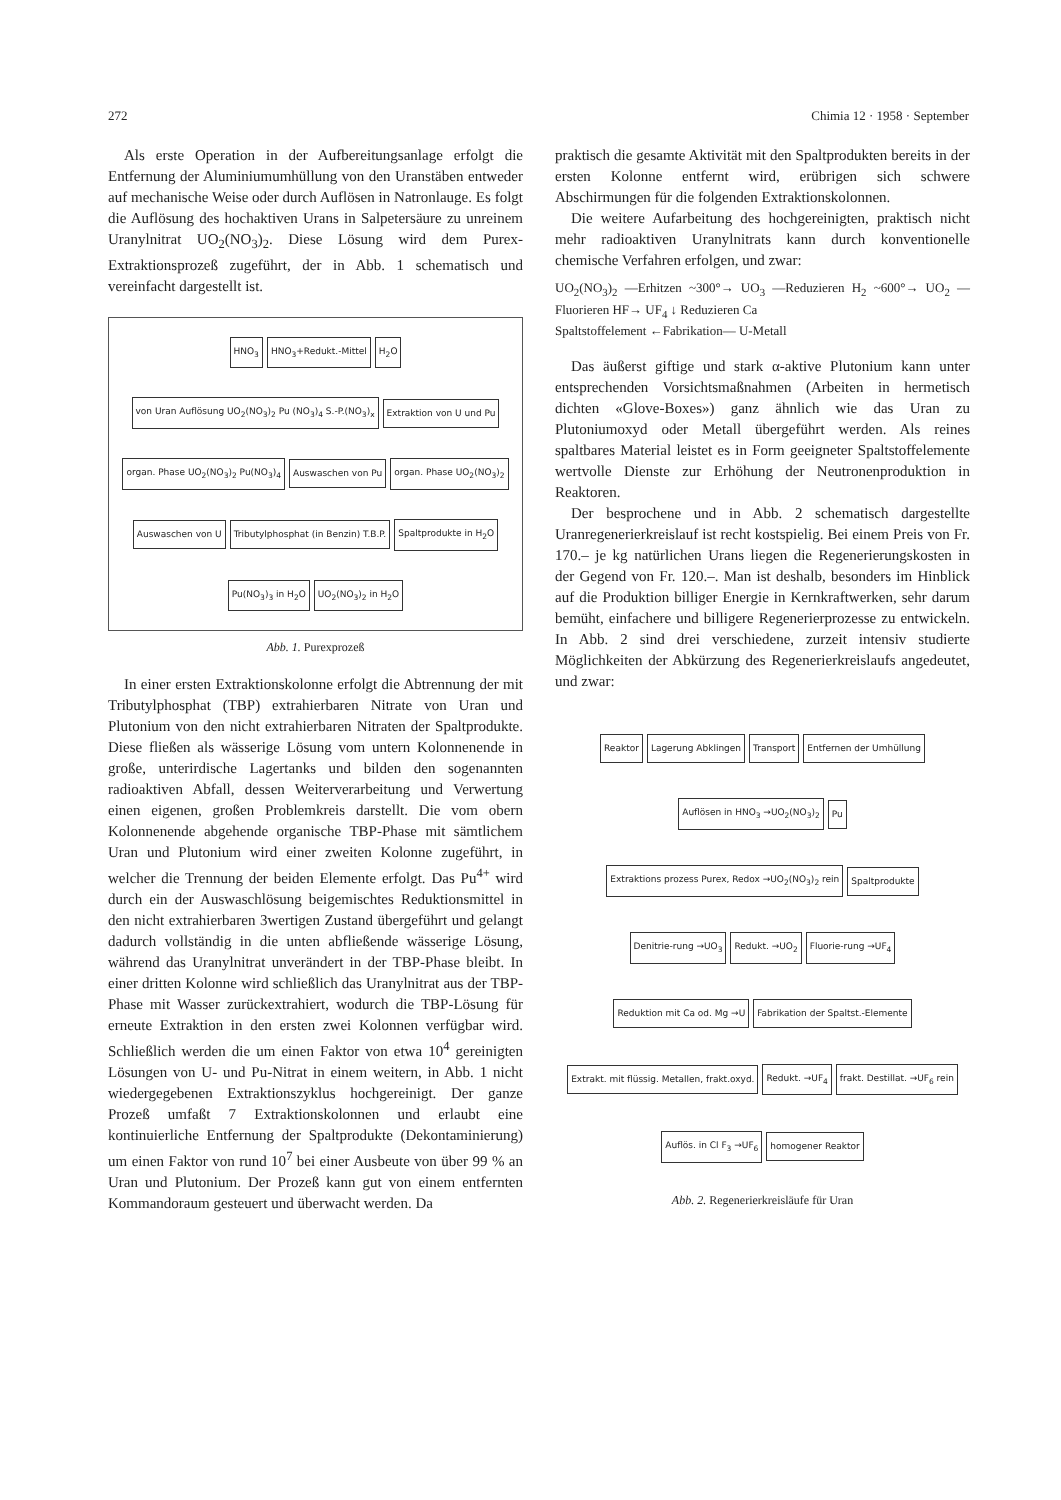272 Chimia 12 · 1958 · September
Als erste Operation in der Aufbereitungsanlage erfolgt die Entfernung der Aluminiumumhüllung von den Uranstäben entweder auf mechanische Weise oder durch Auflösen in Natronlauge. Es folgt die Auflösung des hochaktiven Urans in Salpetersäure zu unreinem Uranylnitrat UO<sub>2</sub>(NO<sub>3</sub>)<sub>2</sub>. Diese Lösung wird dem Purex-Extraktionsprozeß zugeführt, der in Abb. 1 schematisch und vereinfacht dargestellt ist.
HNO<sub>3</sub> HNO<sub>3</sub>+Redukt.-Mittel H<sub>2</sub>O von Uran Auflösung UO<sub>2</sub>(NO<sub>3</sub>)<sub>2</sub> Pu (NO<sub>3</sub>)<sub>4</sub> S.-P.(NO<sub>3</sub>)<sub>x</sub> Extraktion von U und Pu organ. Phase UO<sub>2</sub>(NO<sub>3</sub>)<sub>2</sub> Pu(NO<sub>3</sub>)<sub>4</sub> Auswaschen von Pu organ. Phase UO<sub>2</sub>(NO<sub>3</sub>)<sub>2</sub> Auswaschen von U Tributylphosphat (in Benzin) T.B.P. Spaltprodukte in H<sub>2</sub>O Pu(NO<sub>3</sub>)<sub>3</sub> in H<sub>2</sub>O UO<sub>2</sub>(NO<sub>3</sub>)<sub>2</sub> in H<sub>2</sub>O
Abb. 1. Purexprozeß
In einer ersten Extraktionskolonne erfolgt die Abtrennung der mit Tributylphosphat (TBP) extrahierbaren Nitrate von Uran und Plutonium von den nicht extrahierbaren Nitraten der Spaltprodukte. Diese fließen als wässerige Lösung vom untern Kolonnenende in große, unterirdische Lagertanks und bilden den sogenannten radioaktiven Abfall, dessen Weiterverarbeitung und Verwertung einen eigenen, großen Problemkreis darstellt. Die vom obern Kolonnenende abgehende organische TBP-Phase mit sämtlichem Uran und Plutonium wird einer zweiten Kolonne zugeführt, in welcher die Trennung der beiden Elemente erfolgt. Das Pu<sup>4+</sup> wird durch ein der Auswaschlösung beigemischtes Reduktionsmittel in den nicht extrahierbaren 3wertigen Zustand übergeführt und gelangt dadurch vollständig in die unten abfließende wässerige Lösung, während das Uranylnitrat unverändert in der TBP-Phase bleibt. In einer dritten Kolonne wird schließlich das Uranylnitrat aus der TBP-Phase mit Wasser zurückextrahiert, wodurch die TBP-Lösung für erneute Extraktion in den ersten zwei Kolonnen verfügbar wird. Schließlich werden die um einen Faktor von etwa 10<sup>4</sup> gereinigten Lösungen von U- und Pu-Nitrat in einem weitern, in Abb. 1 nicht wiedergegebenen Extraktionszyklus hochgereinigt. Der ganze Prozeß umfaßt 7 Extraktionskolonnen und erlaubt eine kontinuierliche Entfernung der Spaltprodukte (Dekontaminierung) um einen Faktor von rund 10<sup>7</sup> bei einer Ausbeute von über 99 % an Uran und Plutonium. Der Prozeß kann gut von einem entfernten Kommandoraum gesteuert und überwacht werden. Da
praktisch die gesamte Aktivität mit den Spaltprodukten bereits in der ersten Kolonne entfernt wird, erübrigen sich schwere Abschirmungen für die folgenden Extraktionskolonnen.
Die weitere Aufarbeitung des hochgereinigten, praktisch nicht mehr radioaktiven Uranylnitrats kann durch konventionelle chemische Verfahren erfolgen, und zwar:
UO<sub>2</sub>(NO<sub>3</sub>)<sub>2</sub> —Erhitzen ~300°→ UO<sub>3</sub> —Reduzieren H<sub>2</sub> ~600°→ UO<sub>2</sub> —Fluorieren HF→ UF<sub>4</sub> ↓ Reduzieren Ca
Spaltstoffelement ←Fabrikation— U-Metall
Das äußerst giftige und stark α-aktive Plutonium kann unter entsprechenden Vorsichtsmaßnahmen (Arbeiten in hermetisch dichten «Glove-Boxes») ganz ähnlich wie das Uran zu Plutoniumoxyd oder Metall übergeführt werden. Als reines spaltbares Material leistet es in Form geeigneter Spaltstoffelemente wertvolle Dienste zur Erhöhung der Neutronenproduktion in Reaktoren.
Der besprochene und in Abb. 2 schematisch dargestellte Uranregenerierkreislauf ist recht kostspielig. Bei einem Preis von Fr. 170.– je kg natürlichen Urans liegen die Regenerierungskosten in der Gegend von Fr. 120.–. Man ist deshalb, besonders im Hinblick auf die Produktion billiger Energie in Kernkraftwerken, sehr darum bemüht, einfachere und billigere Regenerierprozesse zu entwickeln. In Abb. 2 sind drei verschiedene, zurzeit intensiv studierte Möglichkeiten der Abkürzung des Regenerierkreislaufs angedeutet, und zwar:
Reaktor Lagerung Abklingen Transport Entfernen der Umhüllung Auflösen in HNO<sub>3</sub> →UO<sub>2</sub>(NO<sub>3</sub>)<sub>2</sub> Pu Extraktions prozess Purex, Redox →UO<sub>2</sub>(NO<sub>3</sub>)<sub>2</sub> rein Spaltprodukte Denitrie-rung →UO<sub>3</sub> Redukt. →UO<sub>2</sub> Fluorie-rung →UF<sub>4</sub> Reduktion mit Ca od. Mg →U Fabrikation der Spaltst.-Elemente Extrakt. mit flüssig. Metallen, frakt.oxyd. Redukt. →UF<sub>4</sub> frakt. Destillat. →UF<sub>6</sub> rein Auflös. in Cl F<sub>3</sub> →UF<sub>6</sub> homogener Reaktor
Abb. 2. Regenerierkreisläufe für Uran